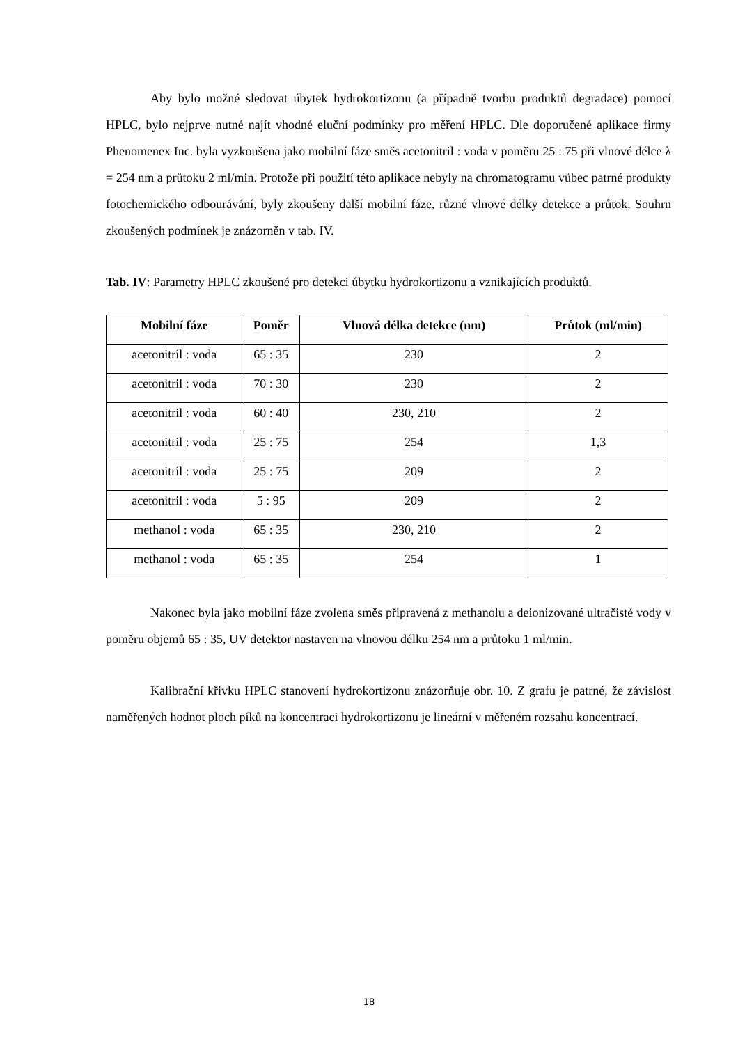Aby bylo možné sledovat úbytek hydrokortizonu (a případně tvorbu produktů degradace) pomocí HPLC, bylo nejprve nutné najít vhodné eluční podmínky pro měření HPLC. Dle doporučené aplikace firmy Phenomenex Inc. byla vyzkoušena jako mobilní fáze směs acetonitril : voda v poměru 25 : 75 při vlnové délce λ = 254 nm a průtoku 2 ml/min. Protože při použití této aplikace nebyly na chromatogramu vůbec patrné produkty fotochemického odbourávání, byly zkoušeny další mobilní fáze, různé vlnové délky detekce a průtok. Souhrn zkoušených podmínek je znázorněn v tab. IV.
Tab. IV: Parametry HPLC zkoušené pro detekci úbytku hydrokortizonu a vznikajících produktů.
| Mobilní fáze | Poměr | Vlnová délka detekce (nm) | Průtok (ml/min) |
| --- | --- | --- | --- |
| acetonitril : voda | 65 : 35 | 230 | 2 |
| acetonitril : voda | 70 : 30 | 230 | 2 |
| acetonitril : voda | 60 : 40 | 230, 210 | 2 |
| acetonitril : voda | 25 : 75 | 254 | 1,3 |
| acetonitril : voda | 25 : 75 | 209 | 2 |
| acetonitril : voda | 5 : 95 | 209 | 2 |
| methanol : voda | 65 : 35 | 230, 210 | 2 |
| methanol : voda | 65 : 35 | 254 | 1 |
Nakonec byla jako mobilní fáze zvolena směs připravená z methanolu a deionizované ultračisté vody v poměru objemů 65 : 35, UV detektor nastaven na vlnovou délku 254 nm a průtoku 1 ml/min.
Kalibrační křivku HPLC stanovení hydrokortizonu znázorňuje obr. 10. Z grafu je patrné, že závislost naměřených hodnot ploch píků na koncentraci hydrokortizonu je lineární v měřeném rozsahu koncentrací.
18